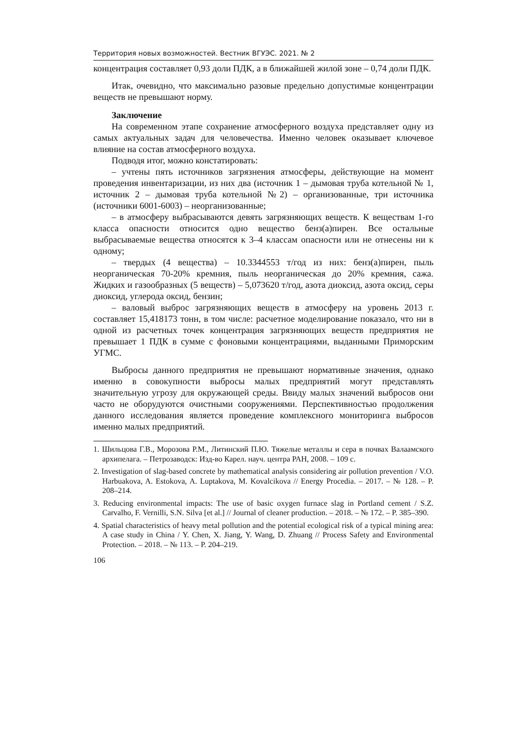Территория новых возможностей. Вестник ВГУЭС. 2021. № 2
концентрация составляет 0,93 доли ПДК, а в ближайшей жилой зоне – 0,74 доли ПДК.
Итак, очевидно, что максимально разовые предельно допустимые концентрации веществ не превышают норму.
Заключение
На современном этапе сохранение атмосферного воздуха представляет одну из самых актуальных задач для человечества. Именно человек оказывает ключевое влияние на состав атмосферного воздуха.
Подводя итог, можно констатировать:
– учтены пять источников загрязнения атмосферы, действующие на момент проведения инвентаризации, из них два (источник 1 – дымовая труба котельной № 1, источник 2 – дымовая труба котельной №2) – организованные, три источника (источники 6001-6003) – неорганизованные;
– в атмосферу выбрасываются девять загрязняющих веществ. К веществам 1-го класса опасности относится одно вещество бенз(а)пирен. Все остальные выбрасываемые вещества относятся к 3–4 классам опасности или не отнесены ни к одному;
– твердых (4 вещества) – 10.3344553 т/год из них: бенз(а)пирен, пыль неорганическая 70-20% кремния, пыль неорганическая до 20% кремния, сажа. Жидких и газообразных (5 веществ) – 5,073620 т/год, азота диоксид, азота оксид, серы диоксид, углерода оксид, бензин;
– валовый выброс загрязняющих веществ в атмосферу на уровень 2013 г. составляет 15,418173 тонн, в том числе: расчетное моделирование показало, что ни в одной из расчетных точек концентрация загрязняющих веществ предприятия не превышает 1 ПДК в сумме с фоновыми концентрациями, выданными Приморским УГМС.
Выбросы данного предприятия не превышают нормативные значения, однако именно в совокупности выбросы малых предприятий могут представлять значительную угрозу для окружающей среды. Ввиду малых значений выбросов они часто не оборудуются очистными сооружениями. Перспективностью продолжения данного исследования является проведение комплексного мониторинга выбросов именно малых предприятий.
1. Шильцова Г.В., Морозова Р.М., Литинский П.Ю. Тяжелые металлы и сера в почвах Валаамского архипелага. – Петрозаводск: Изд-во Карел. науч. центра РАН, 2008. – 109 с.
2. Investigation of slag-based concrete by mathematical analysis considering air pollution prevention / V.O. Harbuakova, A. Estokova, A. Luptakova, M. Kovalcikova // Energy Procedia. – 2017. – № 128. – P. 208–214.
3. Reducing environmental impacts: The use of basic oxygen furnace slag in Portland cement / S.Z. Carvalho, F. Vernilli, S.N. Silva [et al.] // Journal of cleaner production. – 2018. – № 172. – P. 385–390.
4. Spatial characteristics of heavy metal pollution and the potential ecological risk of a typical mining area: A case study in China / Y. Chen, X. Jiang, Y. Wang, D. Zhuang // Process Safety and Environmental Protection. – 2018. – № 113. – P. 204–219.
106